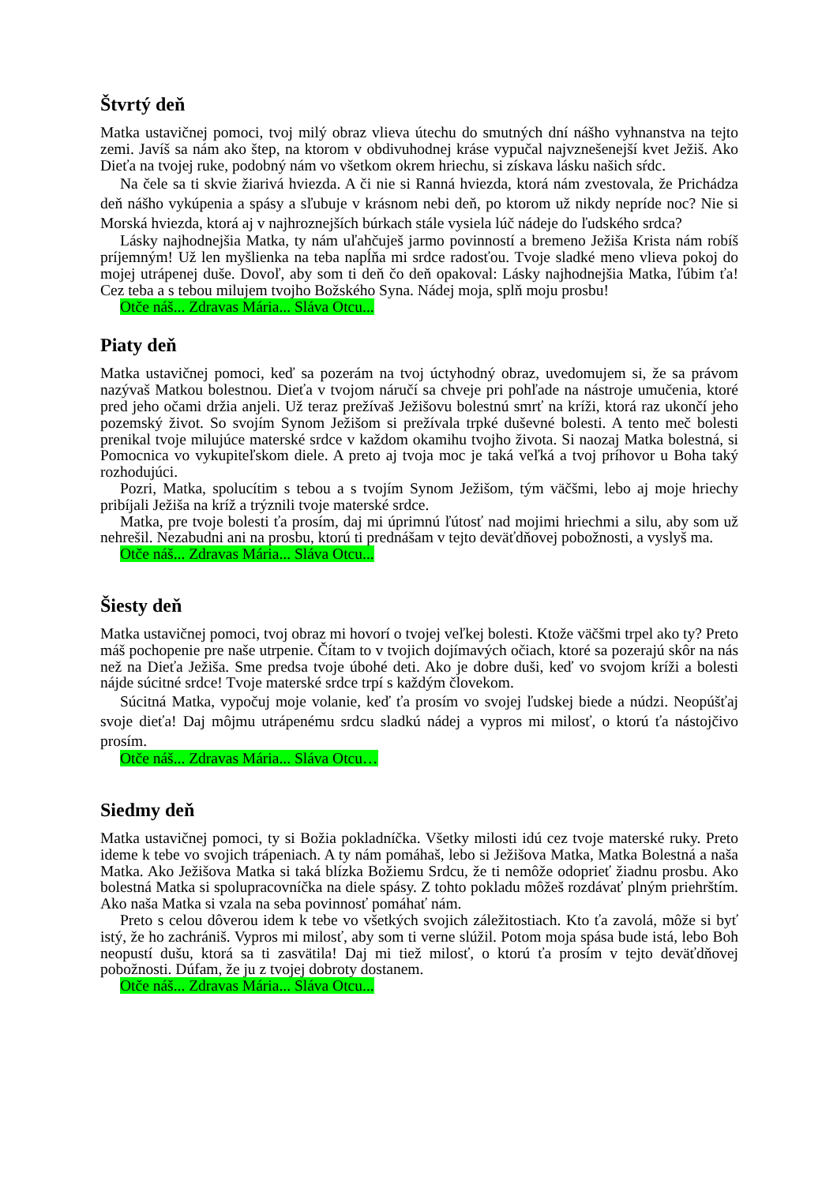Štvrtý deň
Matka ustavičnej pomoci, tvoj milý obraz vlieva útechu do smutných dní nášho vyhnanstva na tejto zemi. Javíš sa nám ako štep, na ktorom v obdivuhodnej kráse vypučal najvznešenejší kvet Ježiš. Ako Dieťa na tvojej ruke, podobný nám vo všetkom okrem hriechu, si získava lásku našich sŕdc.
Na čele sa ti skvie žiarivá hviezda. A či nie si Ranná hviezda, ktorá nám zvestovala, že Prichádza deň nášho vykúpenia a spásy a sľubuje v krásnom nebi deň, po ktorom už nikdy nepríde noc? Nie si Morská hviezda, ktorá aj v najhroznejších búrkach stále vysiela lúč nádeje do ľudského srdca?
Lásky najhodnejšia Matka, ty nám uľahčuješ jarmo povinností a bremeno Ježiša Krista nám robíš príjemným! Už len myšlienka na teba napĺňa mi srdce radosťou. Tvoje sladké meno vlieva pokoj do mojej utrápenej duše. Dovoľ, aby som ti deň čo deň opakoval: Lásky najhodnejšia Matka, ľúbim ťa! Cez teba a s tebou milujem tvojho Božského Syna. Nádej moja, splň moju prosbu!
Otče náš... Zdravas Mária... Sláva Otcu...
Piaty deň
Matka ustavičnej pomoci, keď sa pozerám na tvoj úctyhodný obraz, uvedomujem si, že sa právom nazývaš Matkou bolestnou. Dieťa v tvojom náručí sa chveje pri pohľade na nástroje umučenia, ktoré pred jeho očami držia anjeli. Už teraz prežívaš Ježišovu bolestnú smrť na kríži, ktorá raz ukončí jeho pozemský život. So svojím Synom Ježišom si prežívala trpké duševné bolesti. A tento meč bolesti prenikal tvoje milujúce materské srdce v každom okamihu tvojho života. Si naozaj Matka bolestná, si Pomocnica vo vykupiteľskom diele. A preto aj tvoja moc je taká veľká a tvoj príhovor u Boha taký rozhodujúci.
Pozri, Matka, spolucítim s tebou a s tvojím Synom Ježišom, tým väčšmi, lebo aj moje hriechy pribíjali Ježiša na kríž a trýznili tvoje materské srdce.
Matka, pre tvoje bolesti ťa prosím, daj mi úprimnú ľútosť nad mojimi hriechmi a silu, aby som už nehrešil. Nezabudni ani na prosbu, ktorú ti prednášam v tejto deväťdňovej pobožnosti, a vyslyš ma.
Otče náš... Zdravas Mária... Sláva Otcu...
Šiesty deň
Matka ustavičnej pomoci, tvoj obraz mi hovorí o tvojej veľkej bolesti. Ktože väčšmi trpel ako ty? Preto máš pochopenie pre naše utrpenie. Čítam to v tvojich dojímavých očiach, ktoré sa pozerajú skôr na nás než na Dieťa Ježiša. Sme predsa tvoje úbohé deti. Ako je dobre duši, keď vo svojom kríži a bolesti nájde súcitné srdce! Tvoje materské srdce trpí s každým človekom.
Súcitná Matka, vypočuj moje volanie, keď ťa prosím vo svojej ľudskej biede a núdzi. Neopúšťaj svoje dieťa! Daj môjmu utrápenému srdcu sladkú nádej a vypros mi milosť, o ktorú ťa nástojčivo prosím.
Otče náš... Zdravas Mária... Sláva Otcu…
Siedmy deň
Matka ustavičnej pomoci, ty si Božia pokladníčka. Všetky milosti idú cez tvoje materské ruky. Preto ideme k tebe vo svojich trápeniach. A ty nám pomáhaš, lebo si Ježišova Matka, Matka Bolestná a naša Matka. Ako Ježišova Matka si taká blízka Božiemu Srdcu, že ti nemôže odoprieť žiadnu prosbu. Ako bolestná Matka si spolupracovníčka na diele spásy. Z tohto pokladu môžeš rozdávať plným priehrštím. Ako naša Matka si vzala na seba povinnosť pomáhať nám.
Preto s celou dôverou idem k tebe vo všetkých svojich záležitostiach. Kto ťa zavolá, môže si byť istý, že ho zachrániš. Vypros mi milosť, aby som ti verne slúžil. Potom moja spása bude istá, lebo Boh neopustí dušu, ktorá sa ti zasvätila! Daj mi tiež milosť, o ktorú ťa prosím v tejto deväťdňovej pobožnosti. Dúfam, že ju z tvojej dobroty dostanem.
Otče náš... Zdravas Mária... Sláva Otcu...